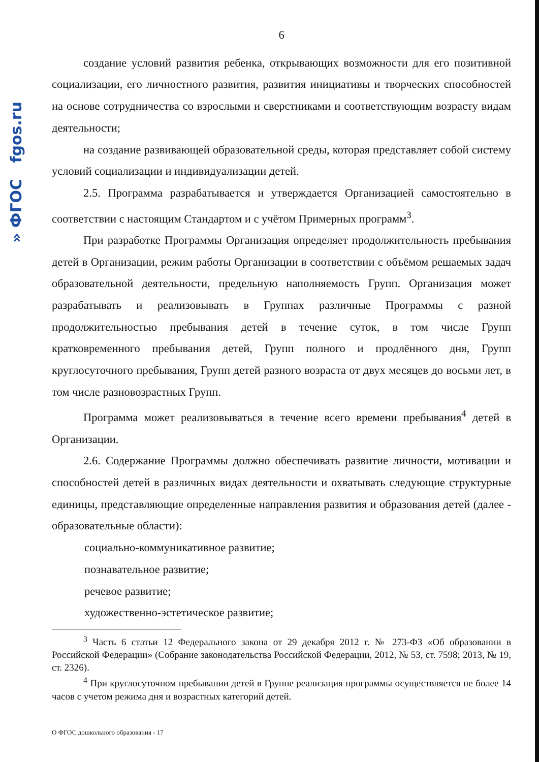» ФГОС fgos.ru
6
создание условий развития ребенка, открывающих возможности для его позитивной социализации, его личностного развития, развития инициативы и творческих способностей на основе сотрудничества со взрослыми и сверстниками и соответствующим возрасту видам деятельности;
на создание развивающей образовательной среды, которая представляет собой систему условий социализации и индивидуализации детей.
2.5. Программа разрабатывается и утверждается Организацией самостоятельно в соответствии с настоящим Стандартом и с учётом Примерных программ<sup>3</sup>.
При разработке Программы Организация определяет продолжительность пребывания детей в Организации, режим работы Организации в соответствии с объёмом решаемых задач образовательной деятельности, предельную наполняемость Групп. Организация может разрабатывать и реализовывать в Группах различные Программы с разной продолжительностью пребывания детей в течение суток, в том числе Групп кратковременного пребывания детей, Групп полного и продлённого дня, Групп круглосуточного пребывания, Групп детей разного возраста от двух месяцев до восьми лет, в том числе разновозрастных Групп.
Программа может реализовываться в течение всего времени пребывания<sup>4</sup> детей в Организации.
2.6. Содержание Программы должно обеспечивать развитие личности, мотивации и способностей детей в различных видах деятельности и охватывать следующие структурные единицы, представляющие определенные направления развития и образования детей (далее - образовательные области):
социально-коммуникативное развитие;
познавательное развитие;
речевое развитие;
художественно-эстетическое развитие;
<sup>3</sup> Часть 6 статьи 12 Федерального закона от 29 декабря 2012 г. № 273-ФЗ «Об образовании в Российской Федерации» (Собрание законодательства Российской Федерации, 2012, № 53, ст. 7598; 2013, № 19, ст. 2326).
<sup>4</sup> При круглосуточном пребывании детей в Группе реализация программы осуществляется не более 14 часов с учетом режима дня и возрастных категорий детей.
О ФГОС дошкольного образования - 17